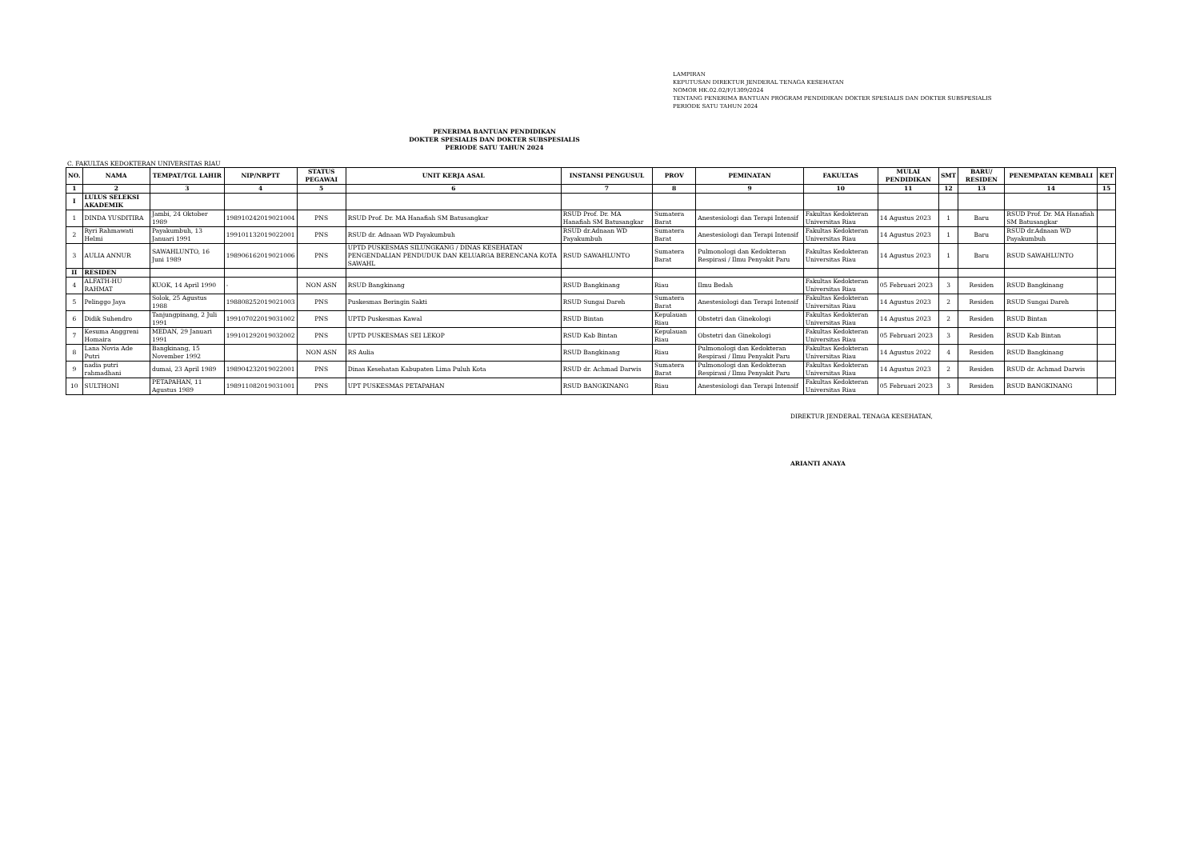LAMPIRAN
KEPUTUSAN DIREKTUR JENDERAL TENAGA KESEHATAN
NOMOR HK.02.02/F/1309/2024
TENTANG PENERIMA BANTUAN PROGRAM PENDIDIKAN DOKTER SPESIALIS DAN DOKTER SUBSPESIALIS
PERIODE SATU TAHUN 2024
PENERIMA BANTUAN PENDIDIKAN
DOKTER SPESIALIS DAN DOKTER SUBSPESIALIS
PERIODE SATU TAHUN 2024
C. FAKULTAS KEDOKTERAN UNIVERSITAS RIAU
| NO. | NAMA | TEMPAT/TGL LAHIR | NIP/NRPTT | STATUS PEGAWAI | UNIT KERJA ASAL | INSTANSI PENGUSUL | PROV | PEMINATAN | FAKULTAS | MULAI PENDIDIKAN | SMT | BARU/ RESIDEN | PENEMPATAN KEMBALI | KET |
| --- | --- | --- | --- | --- | --- | --- | --- | --- | --- | --- | --- | --- | --- | --- |
| 1 | 2 | 3 | 4 | 5 | 6 | 7 | 8 | 9 | 10 | 11 | 12 | 13 | 14 | 15 |
| I | LULUS SELEKSI AKADEMIK | | | | | | | | | | | | | |
| 1 | DINDA YUSDITIRA | Jambi, 24 Oktober 1989 | 198910242019021004 | PNS | RSUD Prof. Dr. MA Hanafiah SM Batusangkar | RSUD Prof. Dr. MA Hanafiah SM Batusangkar | Sumatera Barat | Anestesiologi dan Terapi Intensif | Fakultas Kedokteran Universitas Riau | 14 Agustus 2023 | 1 | Baru | RSUD Prof. Dr. MA Hanafiah SM Batusangkar | |
| 2 | Ryri Rahmawati Helmi | Payakumbuh, 13 Januari 1991 | 199101132019022001 | PNS | RSUD dr. Adnaan WD Payakumbuh | RSUD dr.Adnaan WD Payakumbuh | Sumatera Barat | Anestesiologi dan Terapi Intensif | Fakultas Kedokteran Universitas Riau | 14 Agustus 2023 | 1 | Baru | RSUD dr.Adnaan WD Payakumbuh | |
| 3 | AULIA ANNUR | SAWAHLUNTO, 16 Juni 1989 | 198906162019021006 | PNS | UPTD PUSKESMAS SILUNGKANG / DINAS KESEHATAN PENGENDALIAN PENDUDUK DAN KELUARGA BERENCANA KOTA SAWAHL | RSUD SAWAHLUNTO | Sumatera Barat | Pulmonologi dan Kedokteran Respirasi / Ilmu Penyakit Paru | Fakultas Kedokteran Universitas Riau | 14 Agustus 2023 | 1 | Baru | RSUD SAWAHLUNTO | |
| II | RESIDEN | | | | | | | | | | | | | |
| 4 | ALFATH-HU RAHMAT | KUOK, 14 April 1990 | - | NON ASN | RSUD Bangkinang | RSUD Bangkinang | Riau | Ilmu Bedah | Fakultas Kedokteran Universitas Riau | 05 Februari 2023 | 3 | Residen | RSUD Bangkinang | |
| 5 | Pelinggo Jaya | Solok, 25 Agustus 1988 | 198808252019021003 | PNS | Puskesmas Beringin Sakti | RSUD Sungai Dareh | Sumatera Barat | Anestesiologi dan Terapi Intensif | Fakultas Kedokteran Universitas Riau | 14 Agustus 2023 | 2 | Residen | RSUD Sungai Dareh | |
| 6 | Didik Suhendro | Tanjungpinang, 2 Juli 1991 | 199107022019031002 | PNS | UPTD Puskesmas Kawal | RSUD Bintan | Kepulauan Riau | Obstetri dan Ginekologi | Fakultas Kedokteran Universitas Riau | 14 Agustus 2023 | 2 | Residen | RSUD Bintan | |
| 7 | Kesuma Anggreni Homaira | MEDAN, 29 Januari 1991 | 199101292019032002 | PNS | UPTD PUSKESMAS SEI LEKOP | RSUD Kab Bintan | Kepulauan Riau | Obstetri dan Ginekologi | Fakultas Kedokteran Universitas Riau | 05 Februari 2023 | 3 | Residen | RSUD Kab Bintan | |
| 8 | Lana Novia Ade Putri | Bangkinang, 15 November 1992 | | NON ASN | RS Aulia | RSUD Bangkinang | Riau | Pulmonologi dan Kedokteran Respirasi / Ilmu Penyakit Paru | Fakultas Kedokteran Universitas Riau | 14 Agustus 2022 | 4 | Residen | RSUD Bangkinang | |
| 9 | nadia putri rahmadhani | dumai, 23 April 1989 | 198904232019022001 | PNS | Dinas Kesehatan Kabupaten Lima Puluh Kota | RSUD dr. Achmad Darwis | Sumatera Barat | Pulmonologi dan Kedokteran Respirasi / Ilmu Penyakit Paru | Fakultas Kedokteran Universitas Riau | 14 Agustus 2023 | 2 | Residen | RSUD dr. Achmad Darwis | |
| 10 | SULTHONI | PETAPAHAN, 11 Agustus 1989 | 198911082019031001 | PNS | UPT PUSKESMAS PETAPAHAN | RSUD BANGKINANG | Riau | Anestesiologi dan Terapi Intensif | Fakultas Kedokteran Universitas Riau | 05 Februari 2023 | 3 | Residen | RSUD BANGKINANG | |
DIREKTUR JENDERAL TENAGA KESEHATAN,
ARIANTI ANAYA